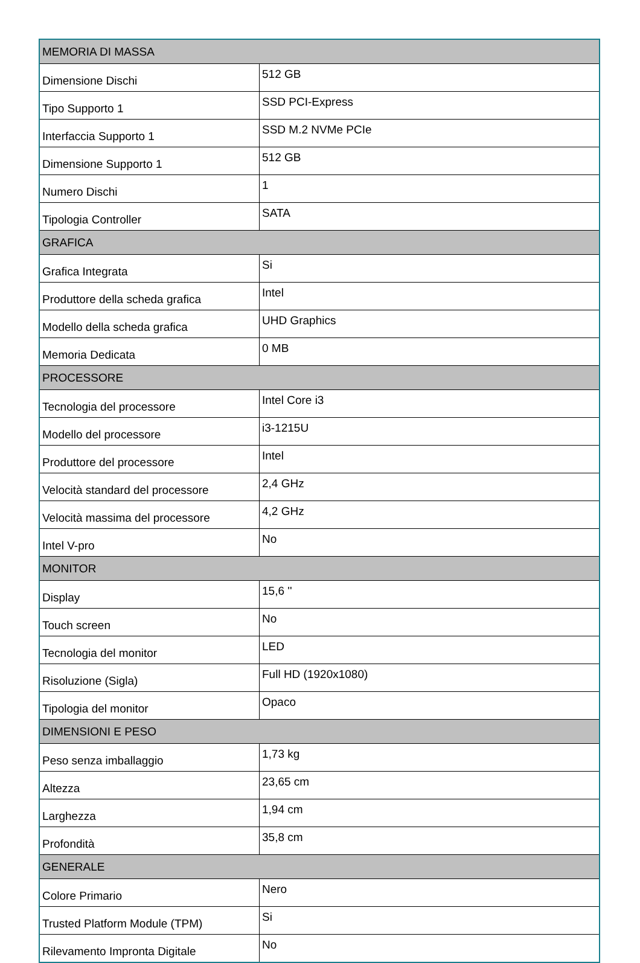| MEMORIA DI MASSA | |
| --- | --- |
| Dimensione Dischi | 512 GB |
| Tipo Supporto 1 | SSD PCI-Express |
| Interfaccia Supporto 1 | SSD M.2 NVMe PCIe |
| Dimensione Supporto 1 | 512 GB |
| Numero Dischi | 1 |
| Tipologia Controller | SATA |
| GRAFICA | |
| Grafica Integrata | Si |
| Produttore della scheda grafica | Intel |
| Modello della scheda grafica | UHD Graphics |
| Memoria Dedicata | 0 MB |
| PROCESSORE | |
| Tecnologia del processore | Intel Core i3 |
| Modello del processore | i3-1215U |
| Produttore del processore | Intel |
| Velocità standard del processore | 2,4 GHz |
| Velocità massima del processore | 4,2 GHz |
| Intel V-pro | No |
| MONITOR | |
| Display | 15,6 '' |
| Touch screen | No |
| Tecnologia del monitor | LED |
| Risoluzione (Sigla) | Full HD (1920x1080) |
| Tipologia del monitor | Opaco |
| DIMENSIONI E PESO | |
| Peso senza imballaggio | 1,73 kg |
| Altezza | 23,65 cm |
| Larghezza | 1,94 cm |
| Profondità | 35,8 cm |
| GENERALE | |
| Colore Primario | Nero |
| Trusted Platform Module (TPM) | Si |
| Rilevamento Impronta Digitale | No |